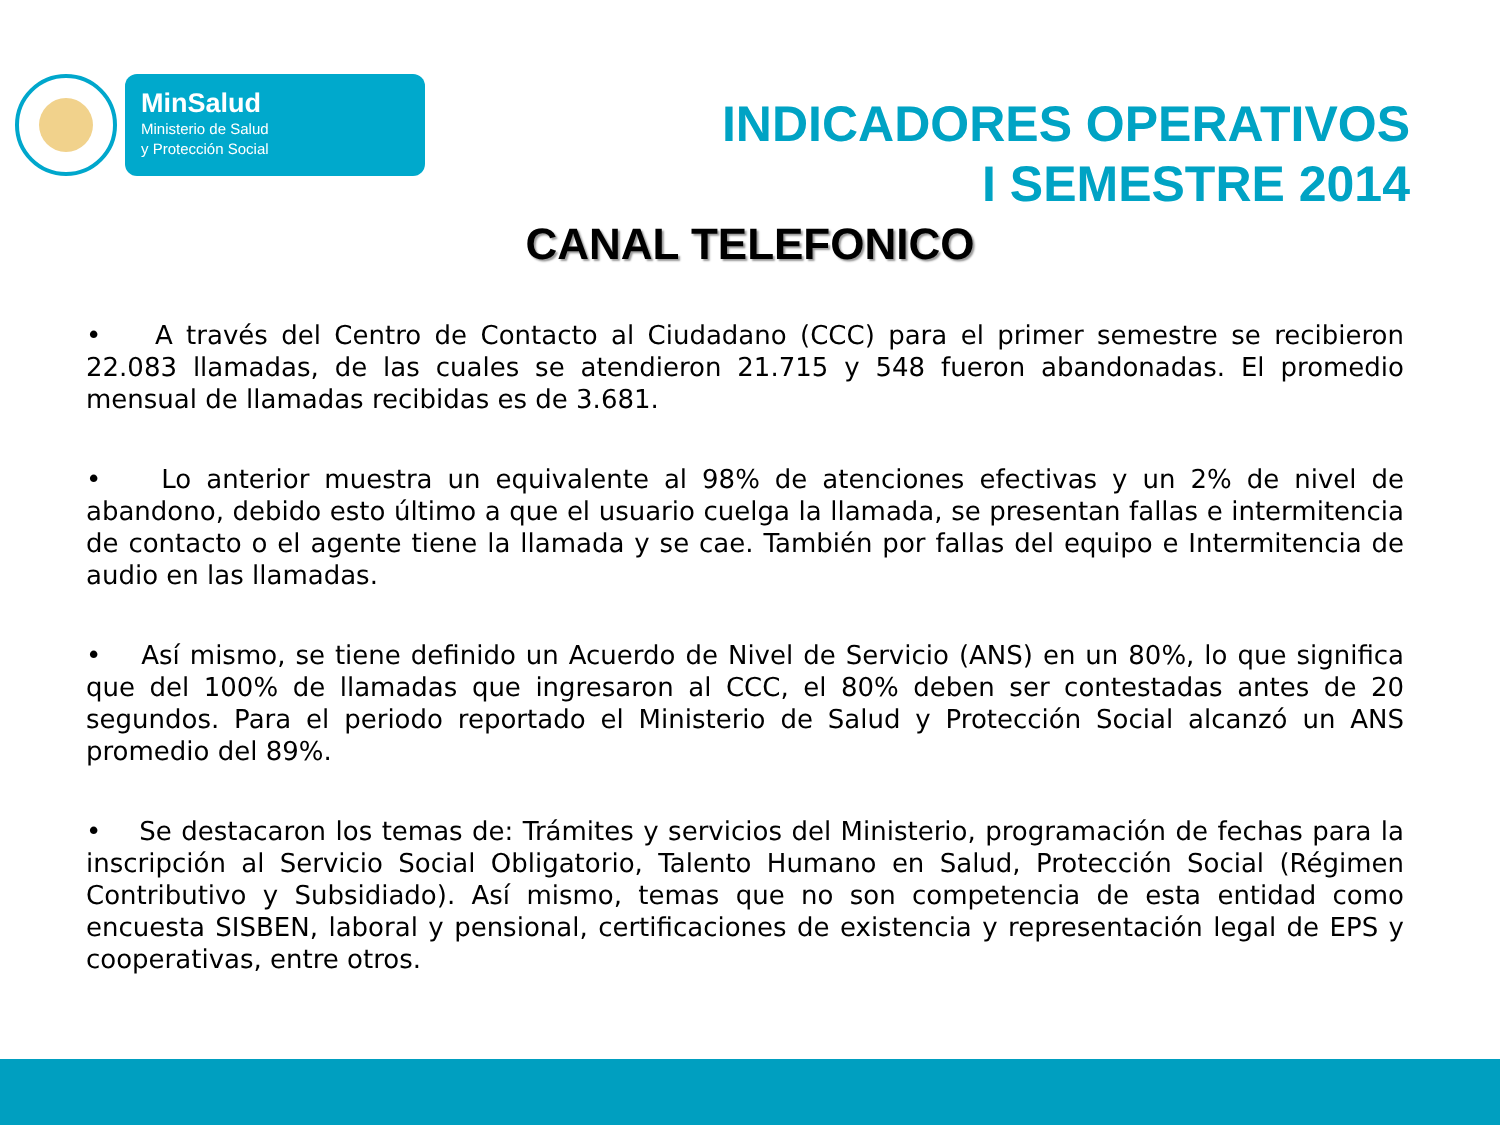MinSalud
Ministerio de Salud
y Protección Social
INDICADORES OPERATIVOS
I SEMESTRE 2014
CANAL TELEFONICO
• A través del Centro de Contacto al Ciudadano (CCC) para el primer semestre se recibieron 22.083 llamadas, de las cuales se atendieron 21.715 y 548 fueron abandonadas. El promedio mensual de llamadas recibidas es de 3.681.
• Lo anterior muestra un equivalente al 98% de atenciones efectivas y un 2% de nivel de abandono, debido esto último a que el usuario cuelga la llamada, se presentan fallas e intermitencia de contacto o el agente tiene la llamada y se cae. También por fallas del equipo e Intermitencia de audio en las llamadas.
• Así mismo, se tiene definido un Acuerdo de Nivel de Servicio (ANS) en un 80%, lo que significa que del 100% de llamadas que ingresaron al CCC, el 80% deben ser contestadas antes de 20 segundos. Para el periodo reportado el Ministerio de Salud y Protección Social alcanzó un ANS promedio del 89%.
• Se destacaron los temas de: Trámites y servicios del Ministerio, programación de fechas para la inscripción al Servicio Social Obligatorio, Talento Humano en Salud, Protección Social (Régimen Contributivo y Subsidiado). Así mismo, temas que no son competencia de esta entidad como encuesta SISBEN, laboral y pensional, certificaciones de existencia y representación legal de EPS y cooperativas, entre otros.